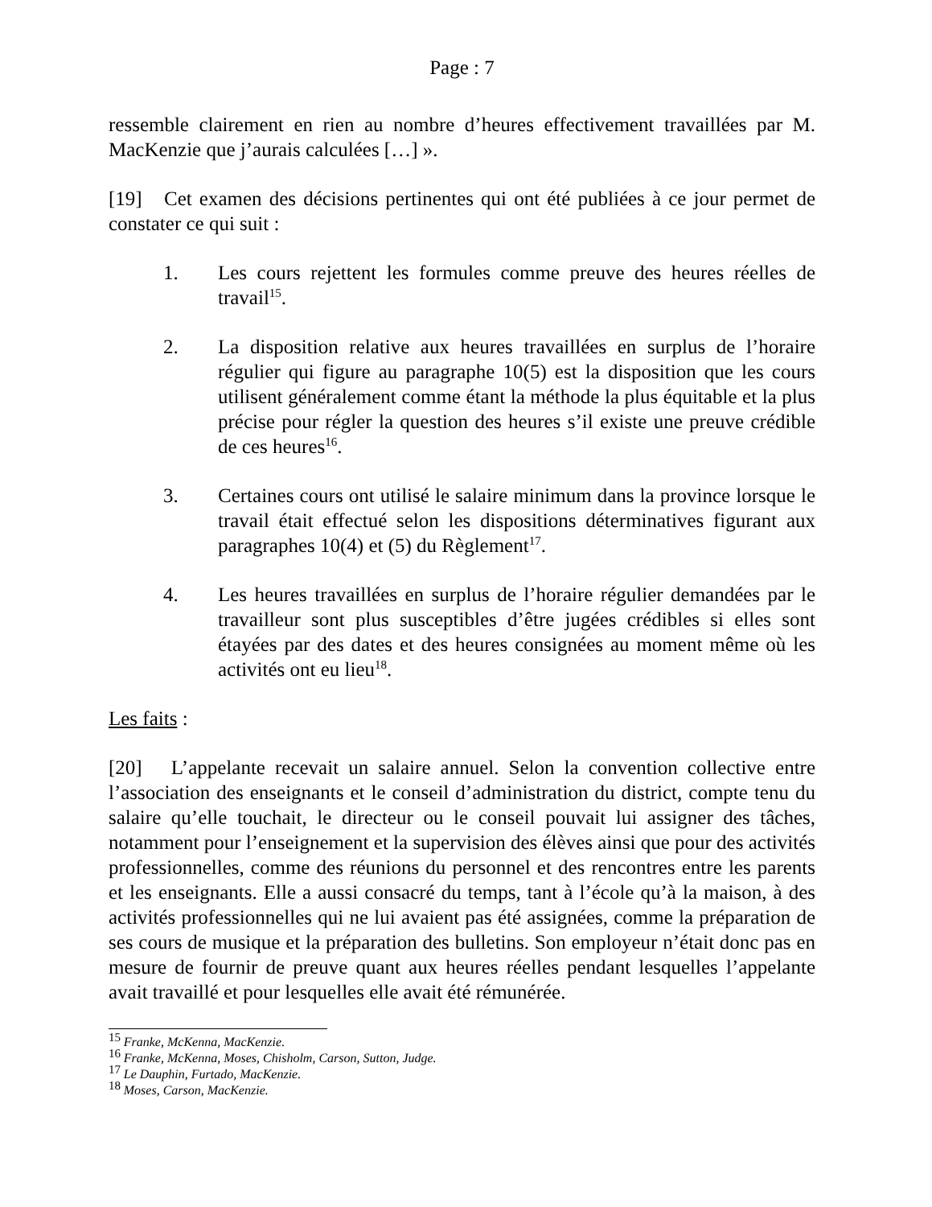Page : 7
ressemble clairement en rien au nombre d’heures effectivement travaillées par M. MacKenzie que j’aurais calculées […] ».
[19] Cet examen des décisions pertinentes qui ont été publiées à ce jour permet de constater ce qui suit :
1. Les cours rejettent les formules comme preuve des heures réelles de travail<sup>15</sup>.
2. La disposition relative aux heures travaillées en surplus de l’horaire régulier qui figure au paragraphe 10(5) est la disposition que les cours utilisent généralement comme étant la méthode la plus équitable et la plus précise pour régler la question des heures s’il existe une preuve crédible de ces heures<sup>16</sup>.
3. Certaines cours ont utilisé le salaire minimum dans la province lorsque le travail était effectué selon les dispositions déterminatives figurant aux paragraphes 10(4) et (5) du Règlement<sup>17</sup>.
4. Les heures travaillées en surplus de l’horaire régulier demandées par le travailleur sont plus susceptibles d’être jugées crédibles si elles sont étayées par des dates et des heures consignées au moment même où les activités ont eu lieu<sup>18</sup>.
Les faits :
[20] L’appelante recevait un salaire annuel. Selon la convention collective entre l’association des enseignants et le conseil d’administration du district, compte tenu du salaire qu’elle touchait, le directeur ou le conseil pouvait lui assigner des tâches, notamment pour l’enseignement et la supervision des élèves ainsi que pour des activités professionnelles, comme des réunions du personnel et des rencontres entre les parents et les enseignants. Elle a aussi consacré du temps, tant à l’école qu’à la maison, à des activités professionnelles qui ne lui avaient pas été assignées, comme la préparation de ses cours de musique et la préparation des bulletins. Son employeur n’était donc pas en mesure de fournir de preuve quant aux heures réelles pendant lesquelles l’appelante avait travaillé et pour lesquelles elle avait été rémunérée.
<sup>15</sup> Franke, McKenna, MacKenzie.
<sup>16</sup> Franke, McKenna, Moses, Chisholm, Carson, Sutton, Judge.
<sup>17</sup> Le Dauphin, Furtado, MacKenzie.
<sup>18</sup> Moses, Carson, MacKenzie.